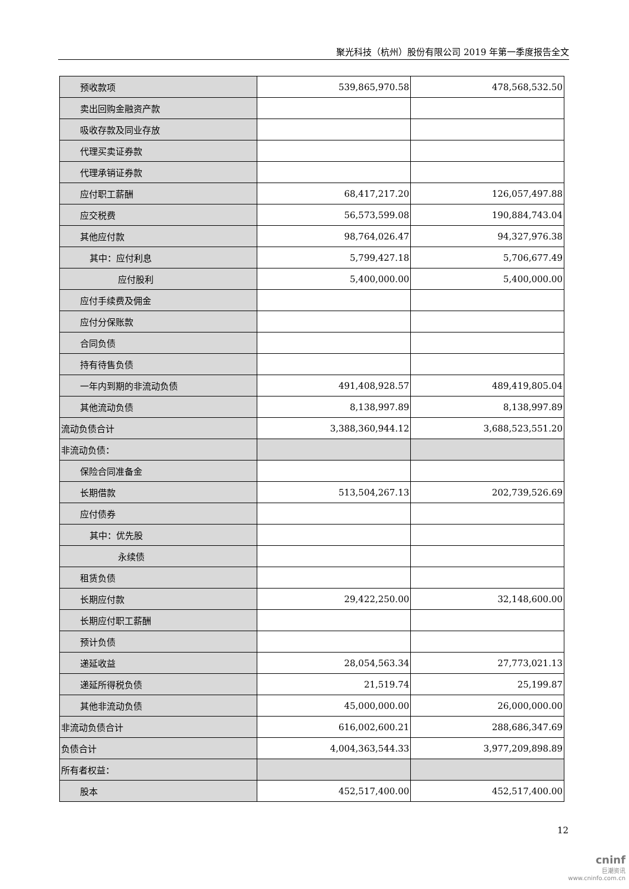聚光科技（杭州）股份有限公司 2019 年第一季度报告全文
| 预收款项 | 539,865,970.58 | 478,568,532.50 |
| 卖出回购金融资产款 | | |
| 吸收存款及同业存放 | | |
| 代理买卖证券款 | | |
| 代理承销证券款 | | |
| 应付职工薪酬 | 68,417,217.20 | 126,057,497.88 |
| 应交税费 | 56,573,599.08 | 190,884,743.04 |
| 其他应付款 | 98,764,026.47 | 94,327,976.38 |
| 其中：应付利息 | 5,799,427.18 | 5,706,677.49 |
| 应付股利 | 5,400,000.00 | 5,400,000.00 |
| 应付手续费及佣金 | | |
| 应付分保账款 | | |
| 合同负债 | | |
| 持有待售负债 | | |
| 一年内到期的非流动负债 | 491,408,928.57 | 489,419,805.04 |
| 其他流动负债 | 8,138,997.89 | 8,138,997.89 |
| 流动负债合计 | 3,388,360,944.12 | 3,688,523,551.20 |
| 非流动负债： | | |
| 保险合同准备金 | | |
| 长期借款 | 513,504,267.13 | 202,739,526.69 |
| 应付债券 | | |
| 其中：优先股 | | |
| 永续债 | | |
| 租赁负债 | | |
| 长期应付款 | 29,422,250.00 | 32,148,600.00 |
| 长期应付职工薪酬 | | |
| 预计负债 | | |
| 递延收益 | 28,054,563.34 | 27,773,021.13 |
| 递延所得税负债 | 21,519.74 | 25,199.87 |
| 其他非流动负债 | 45,000,000.00 | 26,000,000.00 |
| 非流动负债合计 | 616,002,600.21 | 288,686,347.69 |
| 负债合计 | 4,004,363,544.33 | 3,977,209,898.89 |
| 所有者权益： | | |
| 股本 | 452,517,400.00 | 452,517,400.00 |
12
cninf
巨潮资讯
www.cninfo.com.cn